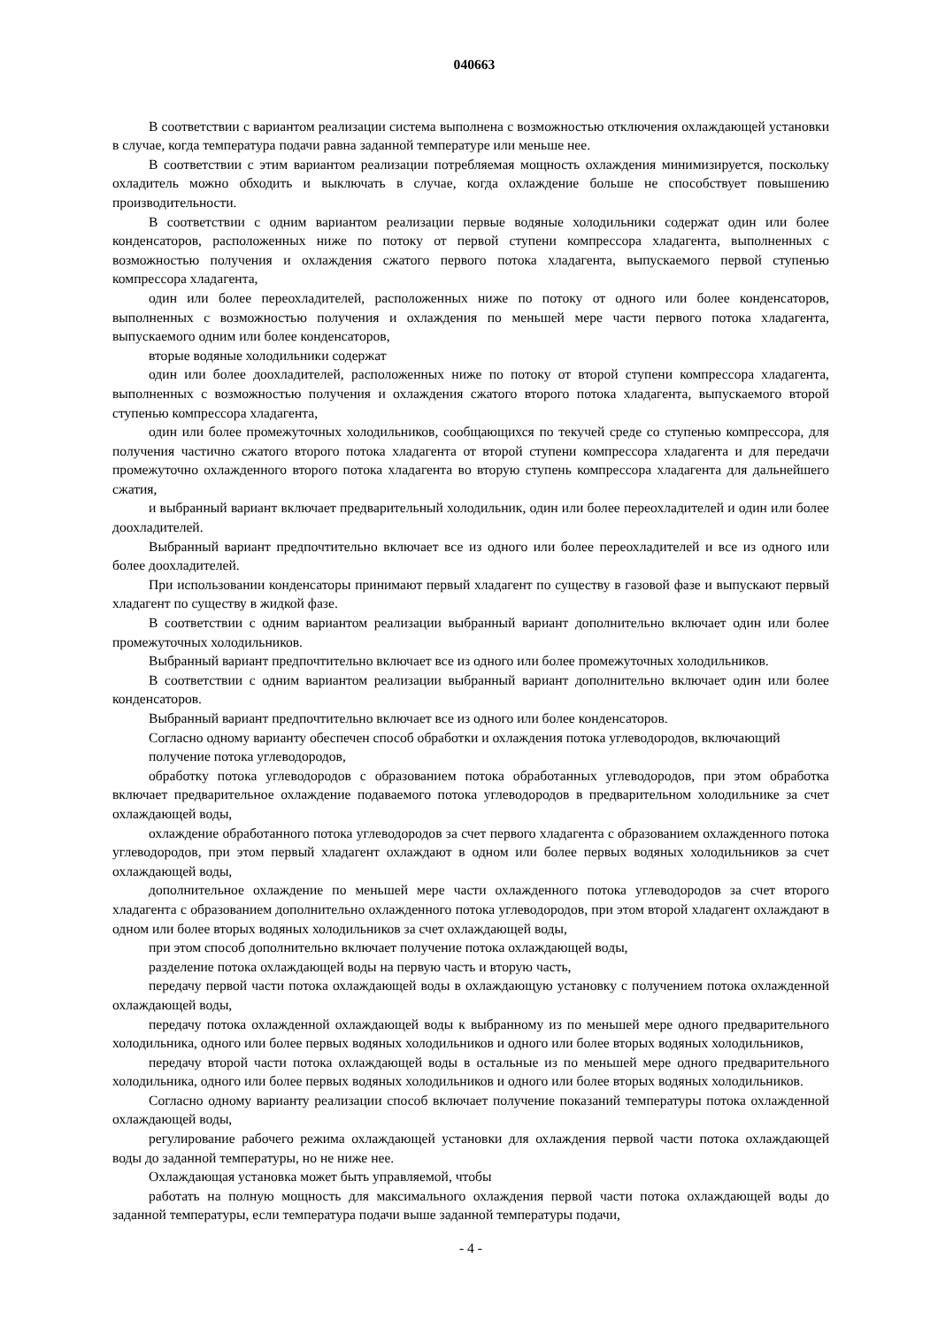040663
В соответствии с вариантом реализации система выполнена с возможностью отключения охлаждающей установки в случае, когда температура подачи равна заданной температуре или меньше нее.
В соответствии с этим вариантом реализации потребляемая мощность охлаждения минимизируется, поскольку охладитель можно обходить и выключать в случае, когда охлаждение больше не способствует повышению производительности.
В соответствии с одним вариантом реализации первые водяные холодильники содержат один или более конденсаторов, расположенных ниже по потоку от первой ступени компрессора хладагента, выполненных с возможностью получения и охлаждения сжатого первого потока хладагента, выпускаемого первой ступенью компрессора хладагента,
один или более переохладителей, расположенных ниже по потоку от одного или более конденсаторов, выполненных с возможностью получения и охлаждения по меньшей мере части первого потока хладагента, выпускаемого одним или более конденсаторов,
вторые водяные холодильники содержат
один или более доохладителей, расположенных ниже по потоку от второй ступени компрессора хладагента, выполненных с возможностью получения и охлаждения сжатого второго потока хладагента, выпускаемого второй ступенью компрессора хладагента,
один или более промежуточных холодильников, сообщающихся по текучей среде со ступенью компрессора, для получения частично сжатого второго потока хладагента от второй ступени компрессора хладагента и для передачи промежуточно охлажденного второго потока хладагента во вторую ступень компрессора хладагента для дальнейшего сжатия,
и выбранный вариант включает предварительный холодильник, один или более переохладителей и один или более доохладителей.
Выбранный вариант предпочтительно включает все из одного или более переохладителей и все из одного или более доохладителей.
При использовании конденсаторы принимают первый хладагент по существу в газовой фазе и выпускают первый хладагент по существу в жидкой фазе.
В соответствии с одним вариантом реализации выбранный вариант дополнительно включает один или более промежуточных холодильников.
Выбранный вариант предпочтительно включает все из одного или более промежуточных холодильников.
В соответствии с одним вариантом реализации выбранный вариант дополнительно включает один или более конденсаторов.
Выбранный вариант предпочтительно включает все из одного или более конденсаторов.
Согласно одному варианту обеспечен способ обработки и охлаждения потока углеводородов, включающий
получение потока углеводородов,
обработку потока углеводородов с образованием потока обработанных углеводородов, при этом обработка включает предварительное охлаждение подаваемого потока углеводородов в предварительном холодильнике за счет охлаждающей воды,
охлаждение обработанного потока углеводородов за счет первого хладагента с образованием охлажденного потока углеводородов, при этом первый хладагент охлаждают в одном или более первых водяных холодильников за счет охлаждающей воды,
дополнительное охлаждение по меньшей мере части охлажденного потока углеводородов за счет второго хладагента с образованием дополнительно охлажденного потока углеводородов, при этом второй хладагент охлаждают в одном или более вторых водяных холодильников за счет охлаждающей воды,
при этом способ дополнительно включает получение потока охлаждающей воды,
разделение потока охлаждающей воды на первую часть и вторую часть,
передачу первой части потока охлаждающей воды в охлаждающую установку с получением потока охлажденной охлаждающей воды,
передачу потока охлажденной охлаждающей воды к выбранному из по меньшей мере одного предварительного холодильника, одного или более первых водяных холодильников и одного или более вторых водяных холодильников,
передачу второй части потока охлаждающей воды в остальные из по меньшей мере одного предварительного холодильника, одного или более первых водяных холодильников и одного или более вторых водяных холодильников.
Согласно одному варианту реализации способ включает получение показаний температуры потока охлажденной охлаждающей воды,
регулирование рабочего режима охлаждающей установки для охлаждения первой части потока охлаждающей воды до заданной температуры, но не ниже нее.
Охлаждающая установка может быть управляемой, чтобы
работать на полную мощность для максимального охлаждения первой части потока охлаждающей воды до заданной температуры, если температура подачи выше заданной температуры подачи,
- 4 -